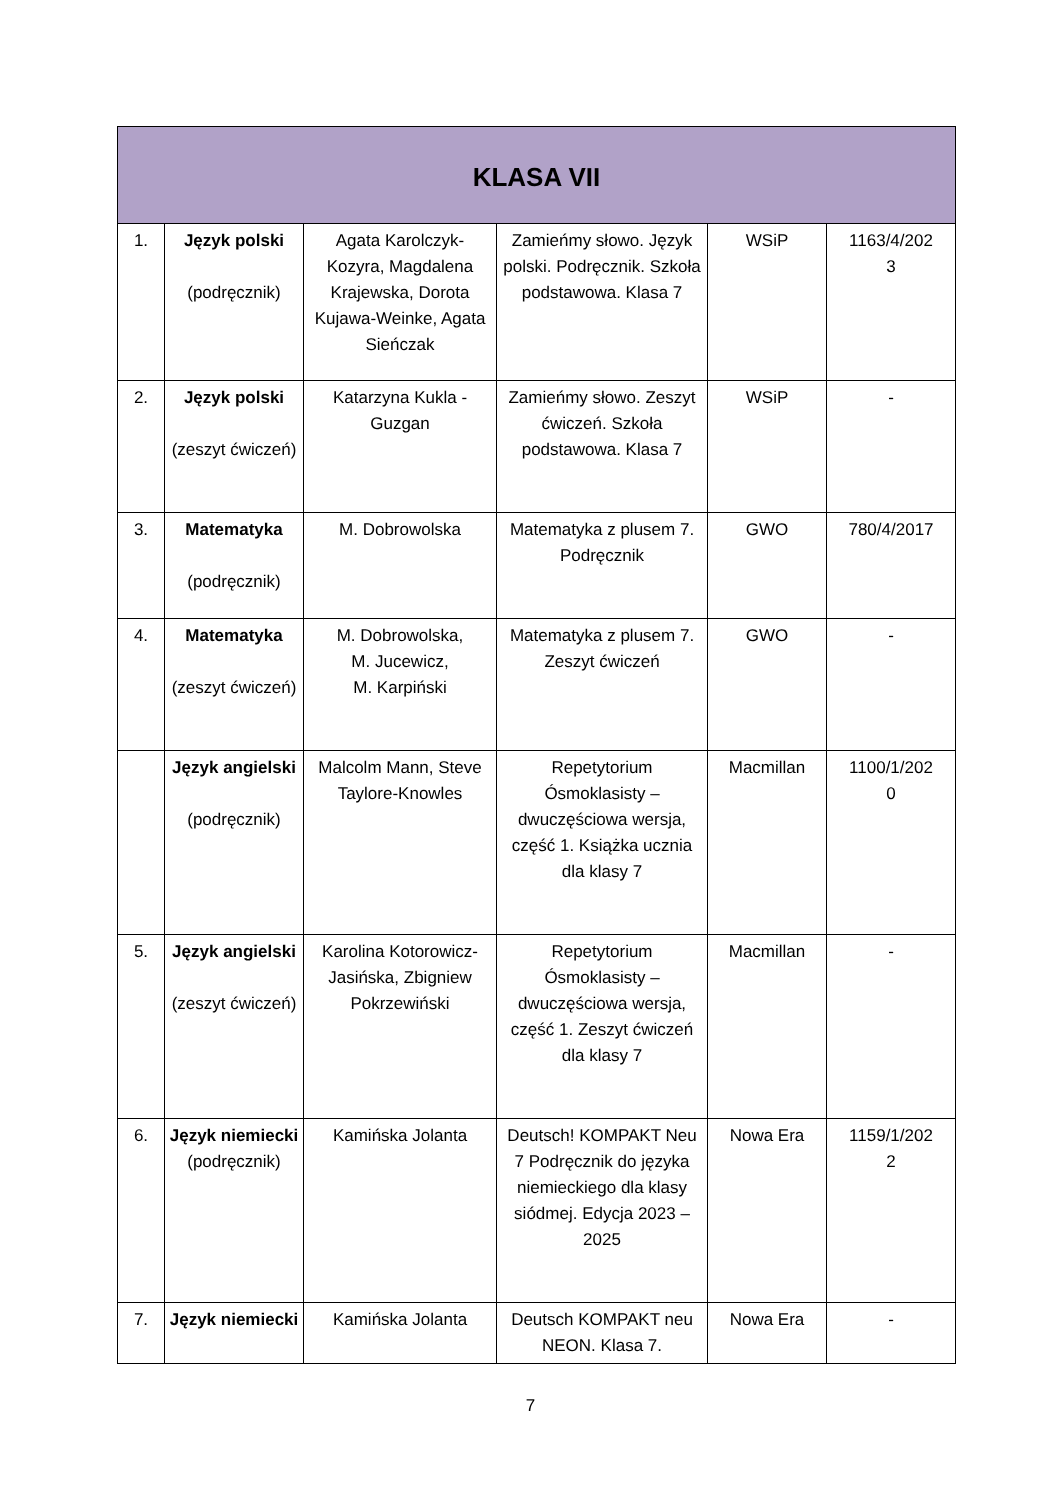| KLASA VII | | | | | |
| --- | --- | --- | --- | --- | --- |
| 1. | Język polski (podręcznik) | Agata Karolczyk-Kozyra, Magdalena Krajewska, Dorota Kujawa-Weinke, Agata Sieńczak | Zamieńmy słowo. Język polski. Podręcznik. Szkoła podstawowa. Klasa 7 | WSiP | 1163/4/202 3 |
| 2. | Język polski (zeszyt ćwiczeń) | Katarzyna Kukla - Guzgan | Zamieńmy słowo. Zeszyt ćwiczeń. Szkoła podstawowa. Klasa 7 | WSiP | - |
| 3. | Matematyka (podręcznik) | M. Dobrowolska | Matematyka z plusem 7. Podręcznik | GWO | 780/4/2017 |
| 4. | Matematyka (zeszyt ćwiczeń) | M. Dobrowolska, M. Jucewicz, M. Karpiński | Matematyka z plusem 7. Zeszyt ćwiczeń | GWO | - |
| | Język angielski (podręcznik) | Malcolm Mann, Steve Taylore-Knowles | Repetytorium Ósmoklasisty – dwuczęściowa wersja, część 1. Książka ucznia dla klasy 7 | Macmillan | 1100/1/202 0 |
| 5. | Język angielski (zeszyt ćwiczeń) | Karolina Kotorowicz-Jasińska, Zbigniew Pokrzewiński | Repetytorium Ósmoklasisty – dwuczęściowa wersja, część 1. Zeszyt ćwiczeń dla klasy 7 | Macmillan | - |
| 6. | Język niemiecki (podręcznik) | Kamińska Jolanta | Deutsch! KOMPAKT Neu 7 Podręcznik do języka niemieckiego dla klasy siódmej. Edycja 2023 – 2025 | Nowa Era | 1159/1/202 2 |
| 7. | Język niemiecki | Kamińska Jolanta | Deutsch KOMPAKT neu NEON. Klasa 7. | Nowa Era | - |
7